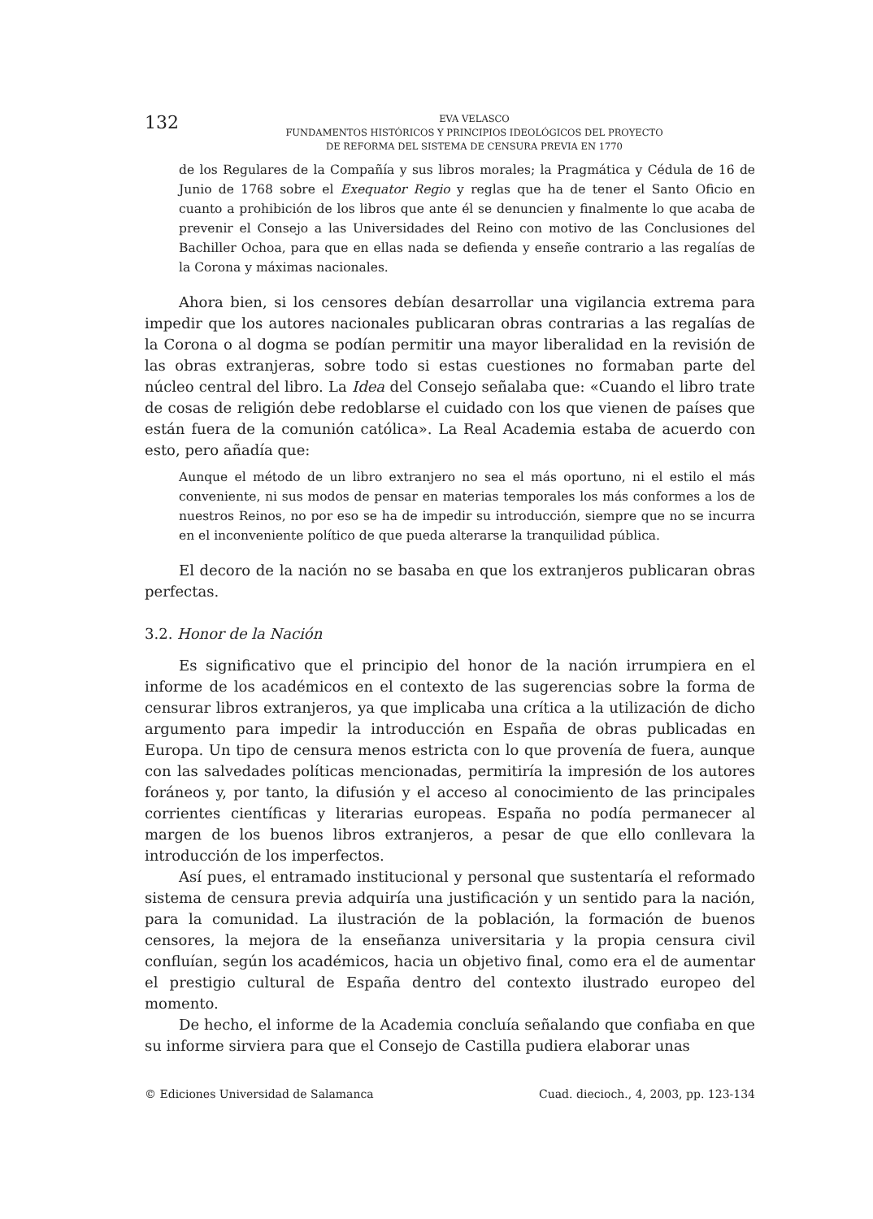132
EVA VELASCO
FUNDAMENTOS HISTÓRICOS Y PRINCIPIOS IDEOLÓGICOS DEL PROYECTO
DE REFORMA DEL SISTEMA DE CENSURA PREVIA EN 1770
de los Regulares de la Compañía y sus libros morales; la Pragmática y Cédula de 16 de Junio de 1768 sobre el Exequator Regio y reglas que ha de tener el Santo Oficio en cuanto a prohibición de los libros que ante él se denuncien y finalmente lo que acaba de prevenir el Consejo a las Universidades del Reino con motivo de las Conclusiones del Bachiller Ochoa, para que en ellas nada se defienda y enseñe contrario a las regalías de la Corona y máximas nacionales.
Ahora bien, si los censores debían desarrollar una vigilancia extrema para impedir que los autores nacionales publicaran obras contrarias a las regalías de la Corona o al dogma se podían permitir una mayor liberalidad en la revisión de las obras extranjeras, sobre todo si estas cuestiones no formaban parte del núcleo central del libro. La Idea del Consejo señalaba que: «Cuando el libro trate de cosas de religión debe redoblarse el cuidado con los que vienen de países que están fuera de la comunión católica». La Real Academia estaba de acuerdo con esto, pero añadía que:
Aunque el método de un libro extranjero no sea el más oportuno, ni el estilo el más conveniente, ni sus modos de pensar en materias temporales los más conformes a los de nuestros Reinos, no por eso se ha de impedir su introducción, siempre que no se incurra en el inconveniente político de que pueda alterarse la tranquilidad pública.
El decoro de la nación no se basaba en que los extranjeros publicaran obras perfectas.
3.2. Honor de la Nación
Es significativo que el principio del honor de la nación irrumpiera en el informe de los académicos en el contexto de las sugerencias sobre la forma de censurar libros extranjeros, ya que implicaba una crítica a la utilización de dicho argumento para impedir la introducción en España de obras publicadas en Europa. Un tipo de censura menos estricta con lo que provenía de fuera, aunque con las salvedades políticas mencionadas, permitiría la impresión de los autores foráneos y, por tanto, la difusión y el acceso al conocimiento de las principales corrientes científicas y literarias europeas. España no podía permanecer al margen de los buenos libros extranjeros, a pesar de que ello conllevara la introducción de los imperfectos.
Así pues, el entramado institucional y personal que sustentaría el reformado sistema de censura previa adquiría una justificación y un sentido para la nación, para la comunidad. La ilustración de la población, la formación de buenos censores, la mejora de la enseñanza universitaria y la propia censura civil confluían, según los académicos, hacia un objetivo final, como era el de aumentar el prestigio cultural de España dentro del contexto ilustrado europeo del momento.
De hecho, el informe de la Academia concluía señalando que confiaba en que su informe sirviera para que el Consejo de Castilla pudiera elaborar unas
© Ediciones Universidad de Salamanca Cuad. diecioch., 4, 2003, pp. 123-134